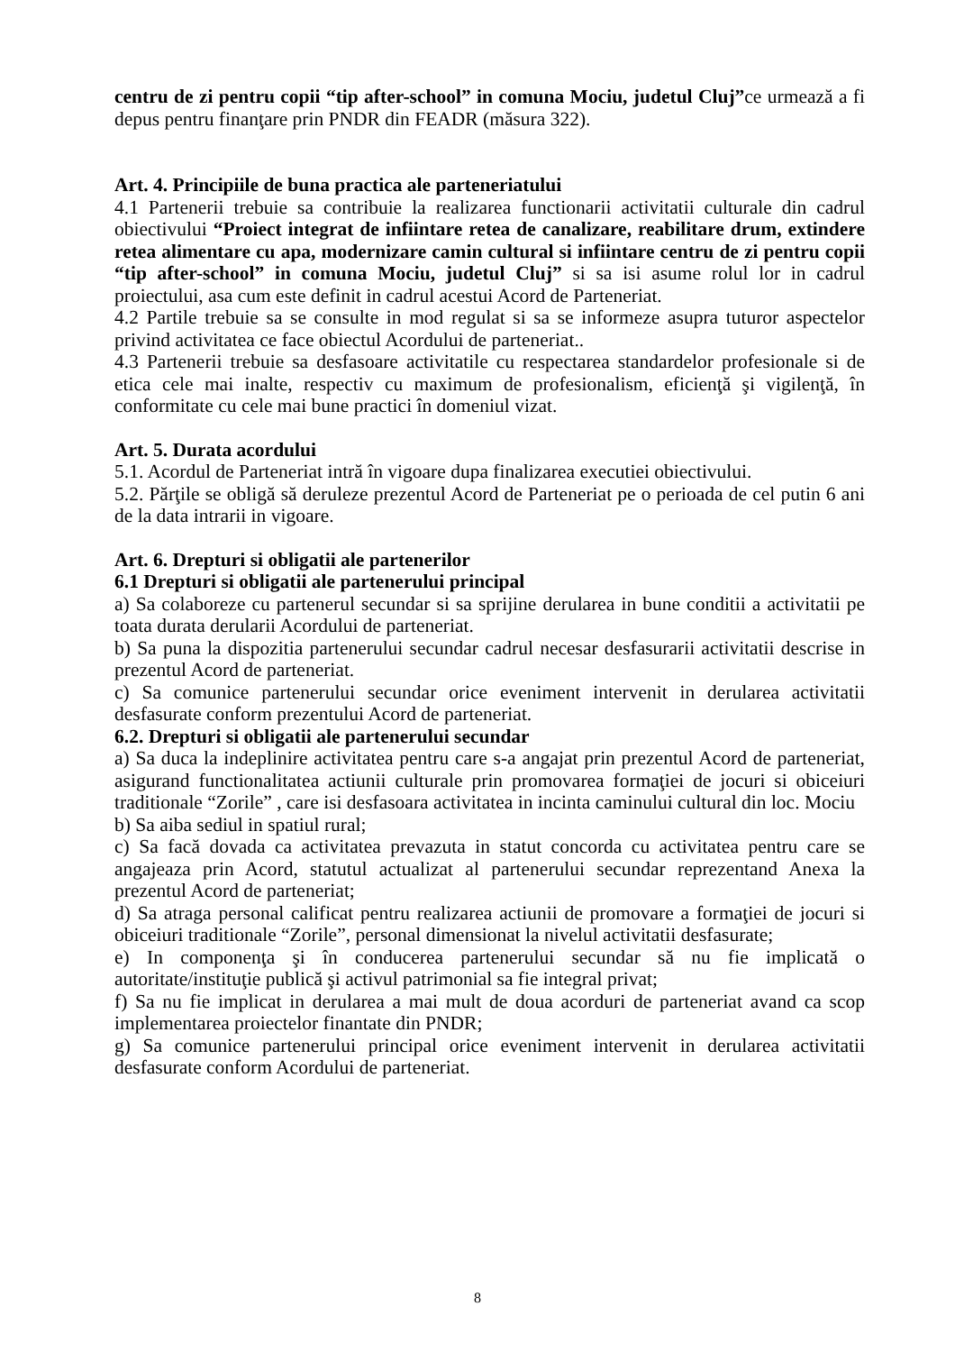centru de zi pentru copii “tip after-school” in comuna Mociu, judetul Cluj”ce urmează a fi depus pentru finanţare prin PNDR din FEADR (măsura 322).
Art. 4. Principiile de buna practica ale parteneriatului
4.1 Partenerii trebuie sa contribuie la realizarea functionarii activitatii culturale din cadrul obiectivului “Proiect integrat de infiintare retea de canalizare, reabilitare drum, extindere retea alimentare cu apa, modernizare camin cultural si infiintare centru de zi pentru copii “tip after-school” in comuna Mociu, judetul Cluj” si sa isi asume rolul lor in cadrul proiectului, asa cum este definit in cadrul acestui Acord de Parteneriat.
4.2 Partile trebuie sa se consulte in mod regulat si sa se informeze asupra tuturor aspectelor privind activitatea ce face obiectul Acordului de parteneriat..
4.3 Partenerii trebuie sa desfasoare activitatile cu respectarea standardelor profesionale si de etica cele mai inalte, respectiv cu maximum de profesionalism, eficienţă şi vigilenţă, în conformitate cu cele mai bune practici în domeniul vizat.
Art. 5. Durata acordului
5.1. Acordul de Parteneriat intră în vigoare dupa finalizarea executiei obiectivului.
5.2. Părţile se obligă să deruleze prezentul Acord de Parteneriat pe o perioada de cel putin 6 ani de la data intrarii in vigoare.
Art. 6. Drepturi si obligatii ale partenerilor
6.1 Drepturi si obligatii ale partenerului principal
a) Sa colaboreze cu partenerul secundar si sa sprijine derularea in bune conditii a activitatii pe toata durata derularii Acordului de parteneriat.
b) Sa puna la dispozitia partenerului secundar cadrul necesar desfasurarii activitatii descrise in prezentul Acord de parteneriat.
c) Sa comunice partenerului secundar orice eveniment intervenit in derularea activitatii desfasurate conform prezentului Acord de parteneriat.
6.2. Drepturi si obligatii ale partenerului secundar
a) Sa duca la indeplinire activitatea pentru care s-a angajat prin prezentul Acord de parteneriat, asigurand functionalitatea actiunii culturale prin promovarea formaţiei de jocuri si obiceiuri traditionale “Zorile” , care isi desfasoara activitatea in incinta caminului cultural din loc. Mociu
b) Sa aiba sediul in spatiul rural;
c) Sa facă dovada ca activitatea prevazuta in statut concorda cu activitatea pentru care se angajeaza prin Acord, statutul actualizat al partenerului secundar reprezentand Anexa la prezentul Acord de parteneriat;
d) Sa atraga personal calificat pentru realizarea actiunii de promovare a formaţiei de jocuri si obiceiuri traditionale “Zorile”, personal dimensionat la nivelul activitatii desfasurate;
e) In componenţa şi în conducerea partenerului secundar să nu fie implicată o autoritate/instituţie publică şi activul patrimonial sa fie integral privat;
f) Sa nu fie implicat in derularea a mai mult de doua acorduri de parteneriat avand ca scop implementarea proiectelor finantate din PNDR;
g) Sa comunice partenerului principal orice eveniment intervenit in derularea activitatii desfasurate conform Acordului de parteneriat.
8